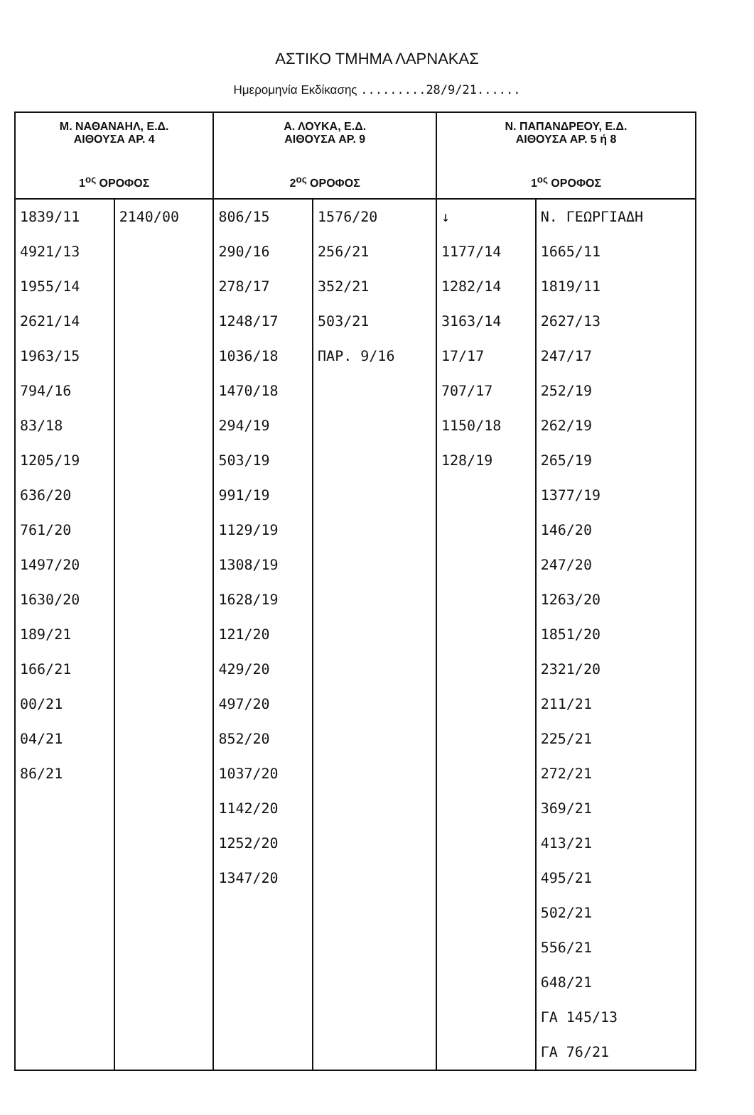ΑΣΤΙΚΟ ΤΜΗΜΑ ΛΑΡΝΑΚΑΣ
Ημερομηνία Εκδίκασης .........28/9/21......
| Μ. ΝΑΘΑΝΑΗΛ, Ε.Δ. ΑΙΘΟΥΣΑ ΑΡ. 4 1<sup>ος</sup> ΟΡΟΦΟΣ | | Α. ΛΟΥΚΑ, Ε.Δ. ΑΙΘΟΥΣΑ ΑΡ. 9 2<sup>ος</sup> ΟΡΟΦΟΣ | | Ν. ΠΑΠΑΝΔΡΕΟΥ, Ε.Δ. ΑΙΘΟΥΣΑ ΑΡ. 5 ή 8 1<sup>ος</sup> ΟΡΟΦΟΣ | |
| --- | --- | --- | --- | --- | --- |
| 1839/11 4921/13 1955/14 2621/14 1963/15 794/16 83/18 1205/19 636/20 761/20 1497/20 1630/20 189/21 166/21 00/21 04/21 86/21 | 2140/00 | 806/15 290/16 278/17 1248/17 1036/18 1470/18 294/19 503/19 991/19 1129/19 1308/19 1628/19 121/20 429/20 497/20 852/20 1037/20 1142/20 1252/20 1347/20 | 1576/20 256/21 352/21 503/21 ΠΑΡ. 9/16 | ↓ 1177/14 1282/14 3163/14 17/17 707/17 1150/18 128/19 | Ν. ΓΕΩΡΓΙΑΔΗ 1665/11 1819/11 2627/13 247/17 252/19 262/19 265/19 1377/19 146/20 247/20 1263/20 1851/20 2321/20 211/21 225/21 272/21 369/21 413/21 495/21 502/21 556/21 648/21 ΓΑ 145/13 ΓΑ 76/21 |